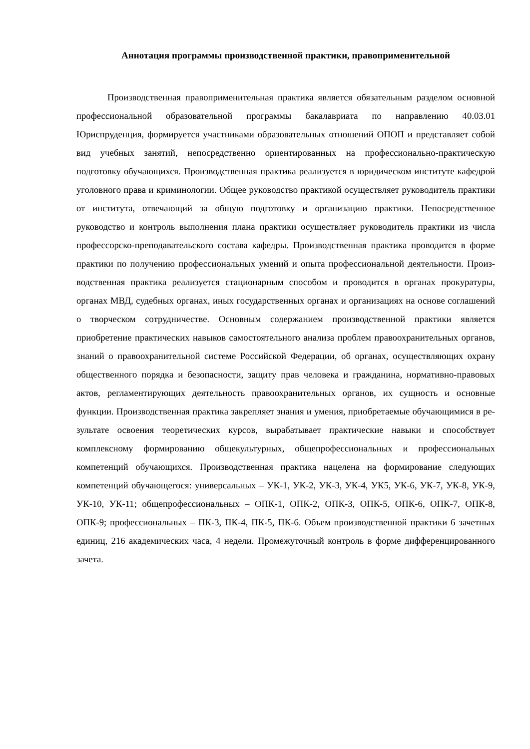Аннотация программы производственной практики, правоприменительной
Производственная правоприменительная практика является обязательным разделом основной профессиональной образовательной программы бакалавриата по направлению 40.03.01 Юриспруденция, формируется участниками образовательных отношений ОПОП и представляет собой вид учебных занятий, непосредственно ориентированных на професси­онально-практическую подготовку обучающихся. Производственная практика реализуется в юридическом институте кафедрой уголовного права и криминологии. Общее руководство практикой осуществляет руководитель практики от института, отвечающий за общую под­готовку и организацию практики. Непосредственное руководство и контроль выполнения плана практики осуществляет руководитель практики из числа профессорско-преподава­тельского состава кафедры. Производственная практика проводится в форме практики по получению профессиональных умений и опыта профессиональной деятельности. Произ­водственная практика реализуется стационарным способом и проводится в органах проку­ратуры, органах МВД, судебных органах, иных государственных органах и организациях на основе соглашений о творческом сотрудничестве. Основным содержанием производ­ственной практики является приобретение практических навыков самостоятельного ана­лиза проблем правоохранительных органов, знаний о правоохранительной системе Россий­ской Федерации, об органах, осуществляющих охрану общественного порядка и безопас­ности, защиту прав человека и гражданина, нормативно-правовых актов, регламентирую­щих деятельность правоохранительных органов, их сущность и основные функции. Произ­водственная практика закрепляет знания и умения, приобретаемые обучающимися в ре­зультате освоения теоретических курсов, вырабатывает практические навыки и способ­ствует комплексному формированию общекультурных, общепрофессиональных и профес­сиональных компетенций обучающихся. Производственная практика нацелена на форми­рование следующих компетенций обучающегося: универсальных – УК-1, УК-2, УК-3, УК-4, УК5, УК-6, УК-7, УК-8, УК-9, УК-10, УК-11; общепрофессиональных – ОПК-1, ОПК-2, ОПК-3, ОПК-5, ОПК-6, ОПК-7, ОПК-8, ОПК-9; профессиональных – ПК-3, ПК-4, ПК-5, ПК-6. Объем производственной практики 6 зачетных единиц, 216 академических часа, 4 недели. Промежуточный контроль в форме дифференцированного зачета.